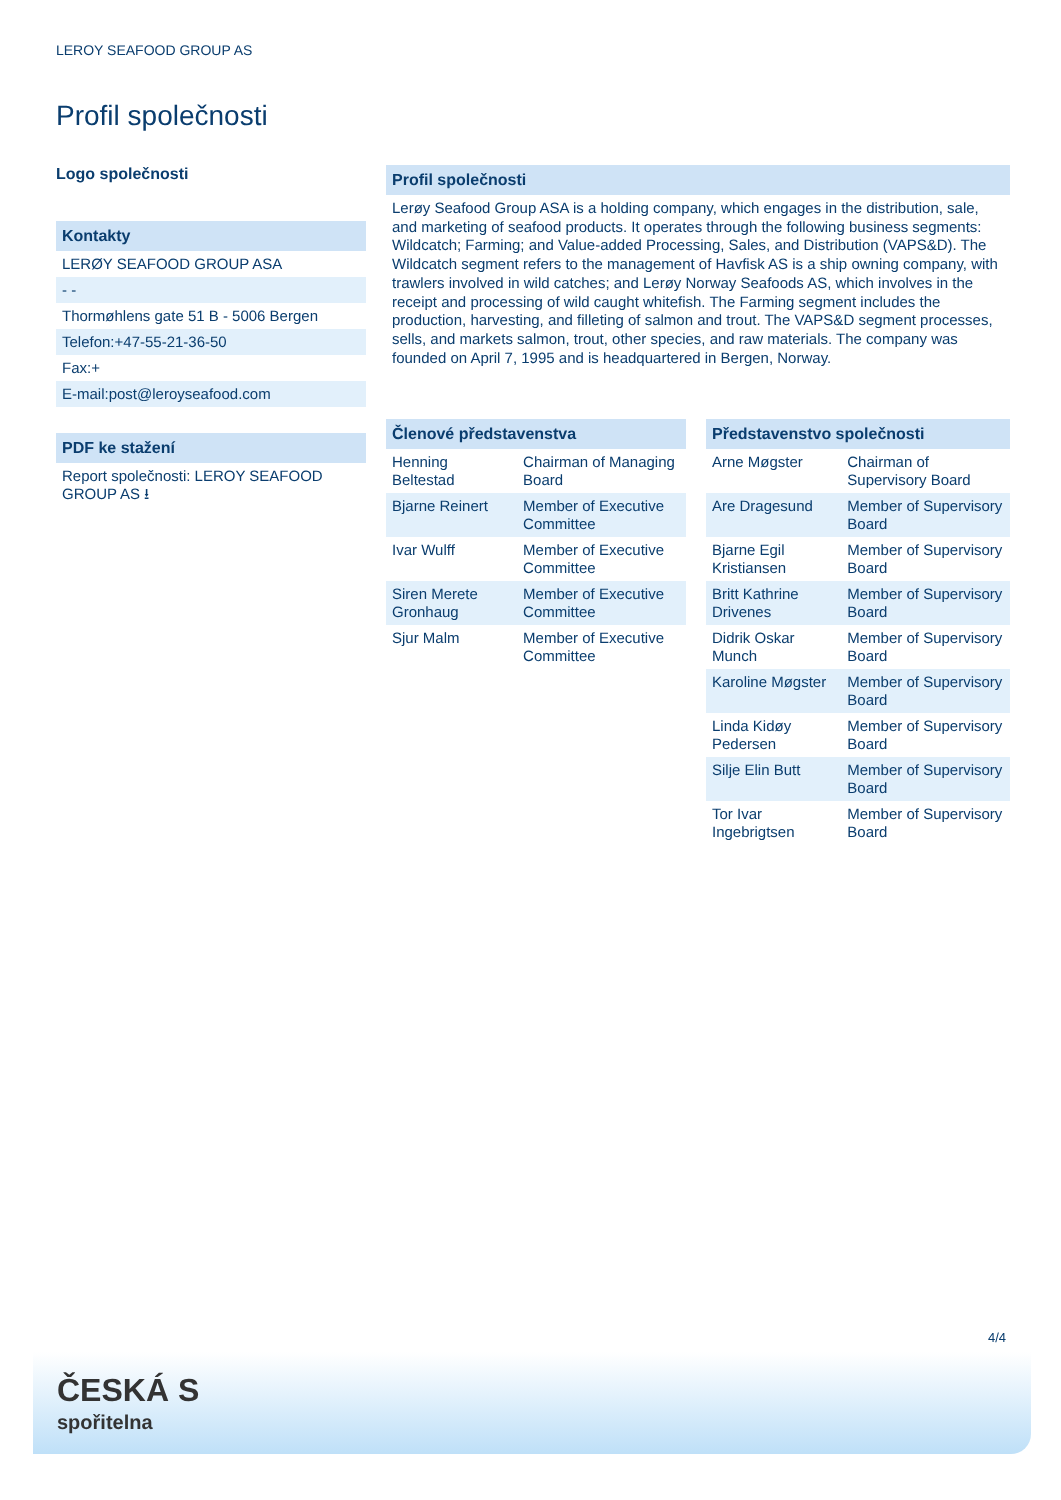LEROY SEAFOOD GROUP AS
Profil společnosti
Logo společnosti
Kontakty
LERØY SEAFOOD GROUP ASA
- -
Thormøhlens gate 51 B - 5006 Bergen
Telefon:+47-55-21-36-50
Fax:+
E-mail:post@leroyseafood.com
PDF ke stažení
Report společnosti: LEROY SEAFOOD GROUP AS ⭳
Profil společnosti
Lerøy Seafood Group ASA is a holding company, which engages in the distribution, sale, and marketing of seafood products. It operates through the following business segments: Wildcatch; Farming; and Value-added Processing, Sales, and Distribution (VAPS&D). The Wildcatch segment refers to the management of Havfisk AS is a ship owning company, with trawlers involved in wild catches; and Lerøy Norway Seafoods AS, which involves in the receipt and processing of wild caught whitefish. The Farming segment includes the production, harvesting, and filleting of salmon and trout. The VAPS&D segment processes, sells, and markets salmon, trout, other species, and raw materials. The company was founded on April 7, 1995 and is headquartered in Bergen, Norway.
Členové představenstva
| Henning Beltestad | Chairman of Managing Board |
| Bjarne Reinert | Member of Executive Committee |
| Ivar Wulff | Member of Executive Committee |
| Siren Merete Gronhaug | Member of Executive Committee |
| Sjur Malm | Member of Executive Committee |
Představenstvo společnosti
| Arne Møgster | Chairman of Supervisory Board |
| Are Dragesund | Member of Supervisory Board |
| Bjarne Egil Kristiansen | Member of Supervisory Board |
| Britt Kathrine Drivenes | Member of Supervisory Board |
| Didrik Oskar Munch | Member of Supervisory Board |
| Karoline Møgster | Member of Supervisory Board |
| Linda Kidøy Pedersen | Member of Supervisory Board |
| Silje Elin Butt | Member of Supervisory Board |
| Tor Ivar Ingebrigtsen | Member of Supervisory Board |
4/4
ČESKÁ S
spořitelna